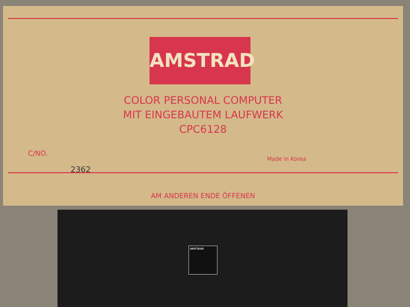AMSTRAD
COLOR PERSONAL COMPUTER
MIT EINGEBAUTEM LAUFWERK
CPC6128
C/NO.
2362
Made in Korea
AM ANDEREN ENDE ÖFFENEN
AMSTRAD